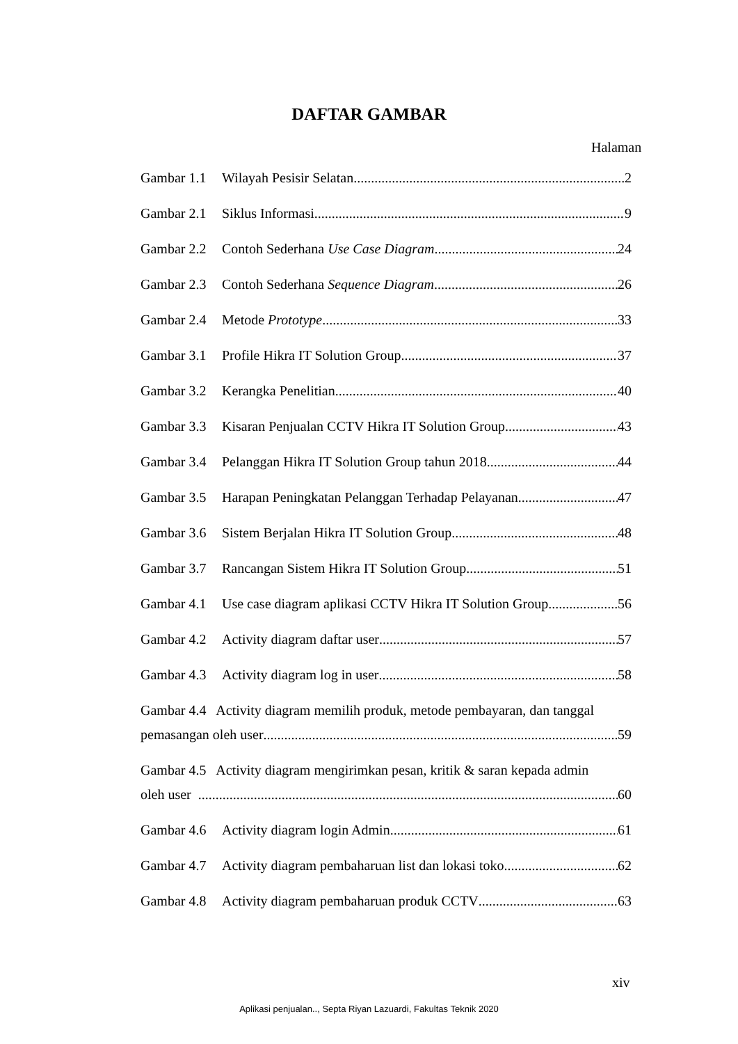DAFTAR GAMBAR
Halaman
Gambar 1.1 Wilayah Pesisir Selatan 2
Gambar 2.1 Siklus Informasi 9
Gambar 2.2 Contoh Sederhana Use Case Diagram 24
Gambar 2.3 Contoh Sederhana Sequence Diagram 26
Gambar 2.4 Metode Prototype 33
Gambar 3.1 Profile Hikra IT Solution Group 37
Gambar 3.2 Kerangka Penelitian 40
Gambar 3.3 Kisaran Penjualan CCTV Hikra IT Solution Group 43
Gambar 3.4 Pelanggan Hikra IT Solution Group tahun 2018 44
Gambar 3.5 Harapan Peningkatan Pelanggan Terhadap Pelayanan 47
Gambar 3.6 Sistem Berjalan Hikra IT Solution Group 48
Gambar 3.7 Rancangan Sistem Hikra IT Solution Group 51
Gambar 4.1 Use case diagram aplikasi CCTV Hikra IT Solution Group 56
Gambar 4.2 Activity diagram daftar user 57
Gambar 4.3 Activity diagram log in user 58
Gambar 4.4 Activity diagram memilih produk, metode pembayaran, dan tanggal
pemasangan oleh user 59
Gambar 4.5 Activity diagram mengirimkan pesan, kritik & saran kepada admin
oleh user 60
Gambar 4.6 Activity diagram login Admin 61
Gambar 4.7 Activity diagram pembaharuan list dan lokasi toko 62
Gambar 4.8 Activity diagram pembaharuan produk CCTV 63
xiv
Aplikasi penjualan.., Septa Riyan Lazuardi, Fakultas Teknik 2020